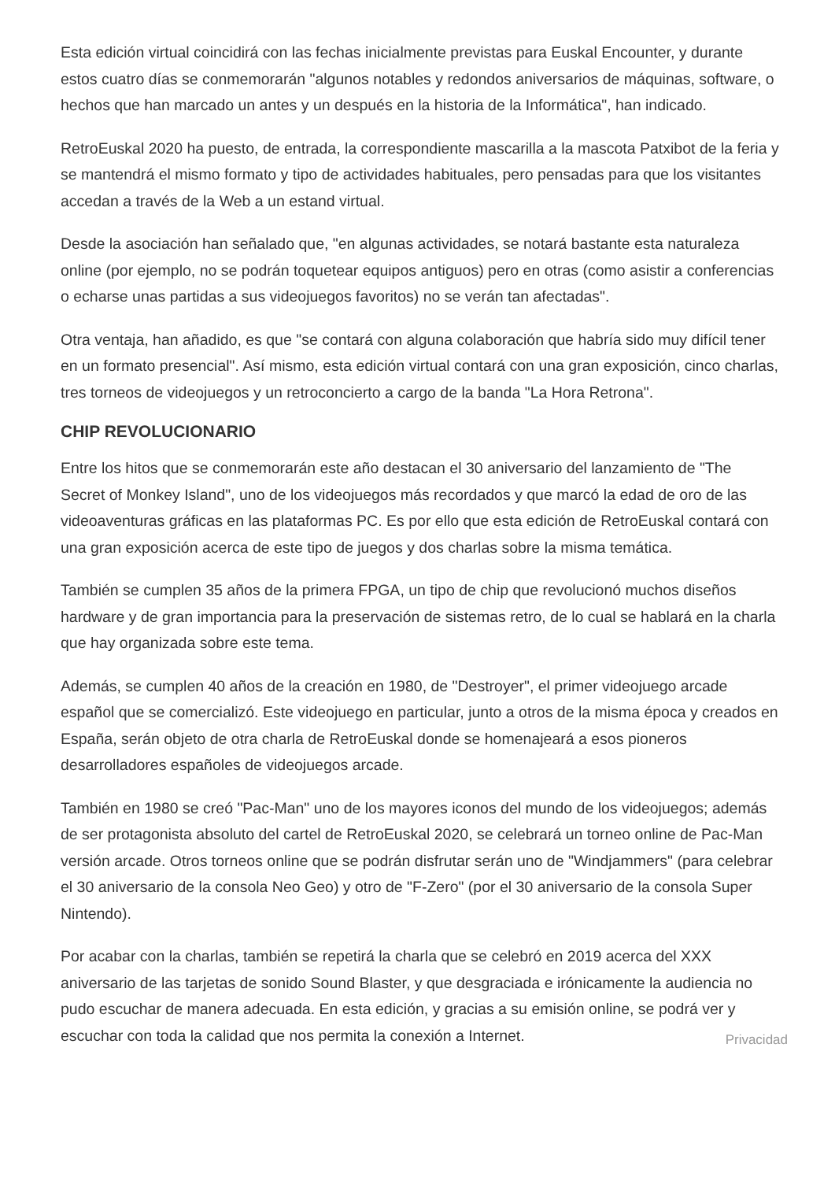Esta edición virtual coincidirá con las fechas inicialmente previstas para Euskal Encounter, y durante estos cuatro días se conmemorarán "algunos notables y redondos aniversarios de máquinas, software, o hechos que han marcado un antes y un después en la historia de la Informática", han indicado.
RetroEuskal 2020 ha puesto, de entrada, la correspondiente mascarilla a la mascota Patxibot de la feria y se mantendrá el mismo formato y tipo de actividades habituales, pero pensadas para que los visitantes accedan a través de la Web a un estand virtual.
Desde la asociación han señalado que, "en algunas actividades, se notará bastante esta naturaleza online (por ejemplo, no se podrán toquetear equipos antiguos) pero en otras (como asistir a conferencias o echarse unas partidas a sus videojuegos favoritos) no se verán tan afectadas".
Otra ventaja, han añadido, es que "se contará con alguna colaboración que habría sido muy difícil tener en un formato presencial". Así mismo, esta edición virtual contará con una gran exposición, cinco charlas, tres torneos de videojuegos y un retroconcierto a cargo de la banda "La Hora Retrona".
CHIP REVOLUCIONARIO
Entre los hitos que se conmemorarán este año destacan el 30 aniversario del lanzamiento de "The Secret of Monkey Island", uno de los videojuegos más recordados y que marcó la edad de oro de las videoaventuras gráficas en las plataformas PC. Es por ello que esta edición de RetroEuskal contará con una gran exposición acerca de este tipo de juegos y dos charlas sobre la misma temática.
También se cumplen 35 años de la primera FPGA, un tipo de chip que revolucionó muchos diseños hardware y de gran importancia para la preservación de sistemas retro, de lo cual se hablará en la charla que hay organizada sobre este tema.
Además, se cumplen 40 años de la creación en 1980, de "Destroyer", el primer videojuego arcade español que se comercializó. Este videojuego en particular, junto a otros de la misma época y creados en España, serán objeto de otra charla de RetroEuskal donde se homenajeará a esos pioneros desarrolladores españoles de videojuegos arcade.
También en 1980 se creó "Pac-Man" uno de los mayores iconos del mundo de los videojuegos; además de ser protagonista absoluto del cartel de RetroEuskal 2020, se celebrará un torneo online de Pac-Man versión arcade. Otros torneos online que se podrán disfrutar serán uno de "Windjammers" (para celebrar el 30 aniversario de la consola Neo Geo) y otro de "F-Zero" (por el 30 aniversario de la consola Super Nintendo).
Por acabar con la charlas, también se repetirá la charla que se celebró en 2019 acerca del XXX aniversario de las tarjetas de sonido Sound Blaster, y que desgraciada e irónicamente la audiencia no pudo escuchar de manera adecuada. En esta edición, y gracias a su emisión online, se podrá ver y escuchar con toda la calidad que nos permita la conexión a Internet.
Privacidad